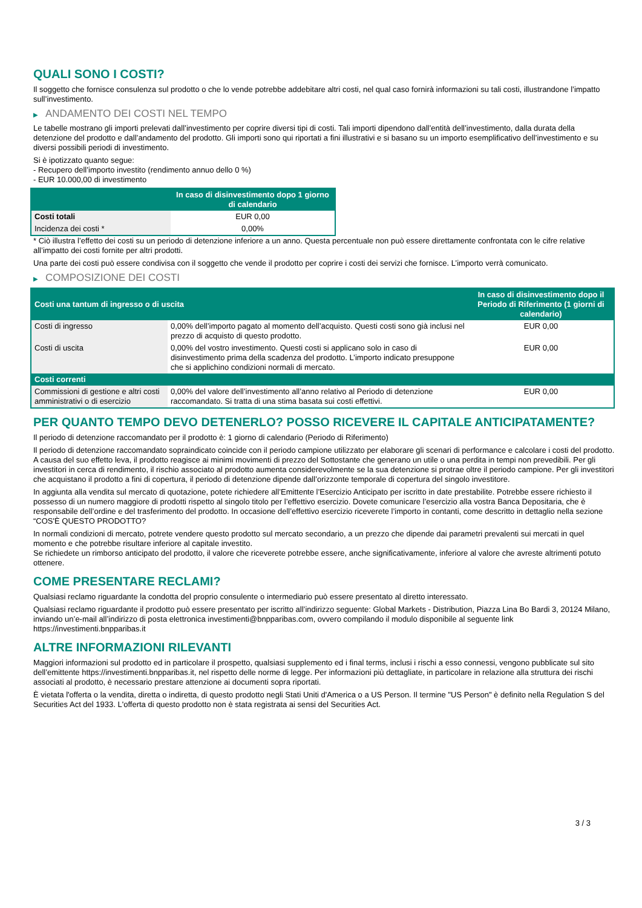QUALI SONO I COSTI?
Il soggetto che fornisce consulenza sul prodotto o che lo vende potrebbe addebitare altri costi, nel qual caso fornirà informazioni su tali costi, illustrandone l’impatto sull’investimento.
▶ ANDAMENTO DEI COSTI NEL TEMPO
Le tabelle mostrano gli importi prelevati dall’investimento per coprire diversi tipi di costi. Tali importi dipendono dall’entità dell’investimento, dalla durata della detenzione del prodotto e dall’andamento del prodotto. Gli importi sono qui riportati a fini illustrativi e si basano su un importo esemplificativo dell’investimento e su diversi possibili periodi di investimento.
Si è ipotizzato quanto segue:
- Recupero dell’importo investito (rendimento annuo dello 0 %)
- EUR 10.000,00 di investimento
| | In caso di disinvestimento dopo 1 giorno di calendario |
| --- | --- |
| Costi totali | EUR 0,00 |
| Incidenza dei costi * | 0,00% |
* Ciò illustra l’effetto dei costi su un periodo di detenzione inferiore a un anno. Questa percentuale non può essere direttamente confrontata con le cifre relative all’impatto dei costi fornite per altri prodotti.
Una parte dei costi può essere condivisa con il soggetto che vende il prodotto per coprire i costi dei servizi che fornisce. L’importo verrà comunicato.
▶ COMPOSIZIONE DEI COSTI
| Costi una tantum di ingresso o di uscita | | In caso di disinvestimento dopo il Periodo di Riferimento (1 giorni di calendario) |
| --- | --- | --- |
| Costi di ingresso | 0,00% dell’importo pagato al momento dell’acquisto. Questi costi sono già inclusi nel prezzo di acquisto di questo prodotto. | EUR 0,00 |
| Costi di uscita | 0,00% del vostro investimento. Questi costi si applicano solo in caso di disinvestimento prima della scadenza del prodotto. L’importo indicato presuppone che si applichino condizioni normali di mercato. | EUR 0,00 |
| Costi correnti | | |
| Commissioni di gestione e altri costi amministrativi o di esercizio | 0,00% del valore dell’investimento all’anno relativo al Periodo di detenzione raccomandato. Si tratta di una stima basata sui costi effettivi. | EUR 0,00 |
PER QUANTO TEMPO DEVO DETENERLO? POSSO RICEVERE IL CAPITALE ANTICIPATAMENTE?
Il periodo di detenzione raccomandato per il prodotto è: 1 giorno di calendario (Periodo di Riferimento)
Il periodo di detenzione raccomandato sopraindicato coincide con il periodo campione utilizzato per elaborare gli scenari di performance e calcolare i costi del prodotto. A causa del suo effetto leva, il prodotto reagisce ai minimi movimenti di prezzo del Sottostante che generano un utile o una perdita in tempi non prevedibili. Per gli investitori in cerca di rendimento, il rischio associato al prodotto aumenta considerevolmente se la sua detenzione si protrae oltre il periodo campione. Per gli investitori che acquistano il prodotto a fini di copertura, il periodo di detenzione dipende dall’orizzonte temporale di copertura del singolo investitore.
In aggiunta alla vendita sul mercato di quotazione, potete richiedere all’Emittente l’Esercizio Anticipato per iscritto in date prestabilite. Potrebbe essere richiesto il possesso di un numero maggiore di prodotti rispetto al singolo titolo per l’effettivo esercizio. Dovete comunicare l’esercizio alla vostra Banca Depositaria, che è responsabile dell’ordine e del trasferimento del prodotto. In occasione dell’effettivo esercizio riceverete l’importo in contanti, come descritto in dettaglio nella sezione “COS'È QUESTO PRODOTTO?
In normali condizioni di mercato, potrete vendere questo prodotto sul mercato secondario, a un prezzo che dipende dai parametri prevalenti sui mercati in quel momento e che potrebbe risultare inferiore al capitale investito.
Se richiedete un rimborso anticipato del prodotto, il valore che riceverete potrebbe essere, anche significativamente, inferiore al valore che avreste altrimenti potuto ottenere.
COME PRESENTARE RECLAMI?
Qualsiasi reclamo riguardante la condotta del proprio consulente o intermediario può essere presentato al diretto interessato.
Qualsiasi reclamo riguardante il prodotto può essere presentato per iscritto all’indirizzo seguente: Global Markets - Distribution, Piazza Lina Bo Bardi 3, 20124 Milano, inviando un’e-mail all’indirizzo di posta elettronica investimenti@bnpparibas.com, ovvero compilando il modulo disponibile al seguente link https://investimenti.bnpparibas.it
ALTRE INFORMAZIONI RILEVANTI
Maggiori informazioni sul prodotto ed in particolare il prospetto, qualsiasi supplemento ed i final terms, inclusi i rischi a esso connessi, vengono pubblicate sul sito dell’emittente https://investimenti.bnpparibas.it, nel rispetto delle norme di legge. Per informazioni più dettagliate, in particolare in relazione alla struttura dei rischi associati al prodotto, è necessario prestare attenzione ai documenti sopra riportati.
È vietata l'offerta o la vendita, diretta o indiretta, di questo prodotto negli Stati Uniti d'America o a US Person. Il termine "US Person" è definito nella Regulation S del Securities Act del 1933. L'offerta di questo prodotto non è stata registrata ai sensi del Securities Act.
3 / 3